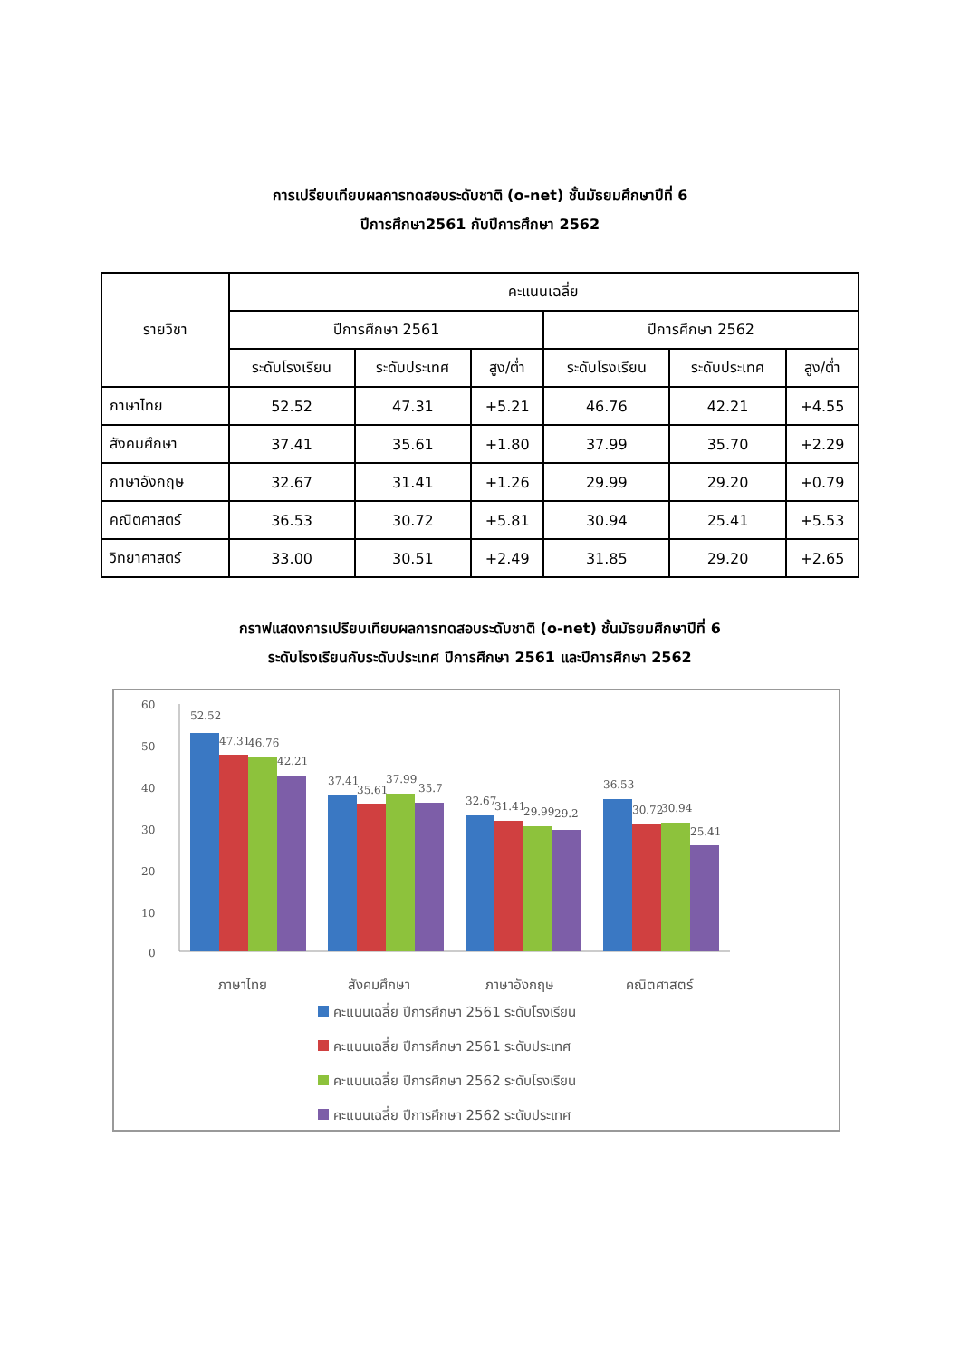การเปรียบเทียบผลการทดสอบระดับชาติ (o-net) ชั้นมัธยมศึกษาปีที่ 6
ปีการศึกษา2561 กับปีการศึกษา 2562
| รายวิชา | คะแนนเฉลี่ย | | | | | |
| --- | --- | --- | --- | --- | --- | --- |
| | ปีการศึกษา 2561 | | | ปีการศึกษา 2562 | | |
| | ระดับโรงเรียน | ระดับประเทศ | สูง/ต่ำ | ระดับโรงเรียน | ระดับประเทศ | สูง/ต่ำ |
| ภาษาไทย | 52.52 | 47.31 | +5.21 | 46.76 | 42.21 | +4.55 |
| สังคมศึกษา | 37.41 | 35.61 | +1.80 | 37.99 | 35.70 | +2.29 |
| ภาษาอังกฤษ | 32.67 | 31.41 | +1.26 | 29.99 | 29.20 | +0.79 |
| คณิตศาสตร์ | 36.53 | 30.72 | +5.81 | 30.94 | 25.41 | +5.53 |
| วิทยาศาสตร์ | 33.00 | 30.51 | +2.49 | 31.85 | 29.20 | +2.65 |
กราฟแสดงการเปรียบเทียบผลการทดสอบระดับชาติ (o-net) ชั้นมัธยมศึกษาปีที่ 6
ระดับโรงเรียนกับระดับประเทศ ปีการศึกษา 2561 และปีการศึกษา 2562
60
50
40
30
20
10
0
52.52
47.31
46.76
42.21
37.41
35.61
37.99
35.7
32.67
31.41
29.99
29.2
36.53
30.72
30.94
25.41
ภาษาไทย
สังคมศึกษา
ภาษาอังกฤษ
คณิตศาสตร์
คะแนนเฉลี่ย ปีการศึกษา 2561 ระดับโรงเรียน
คะแนนเฉลี่ย ปีการศึกษา 2561 ระดับประเทศ
คะแนนเฉลี่ย ปีการศึกษา 2562 ระดับโรงเรียน
คะแนนเฉลี่ย ปีการศึกษา 2562 ระดับประเทศ